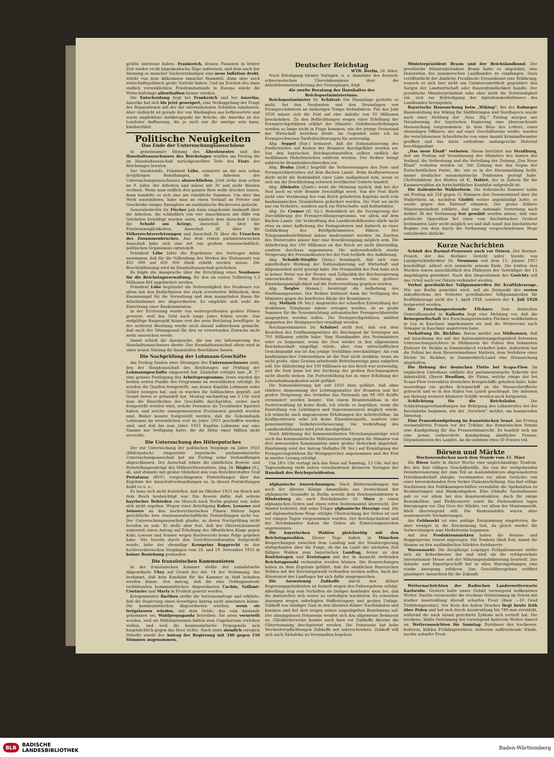größte Interesse haben. Frankreich, dessen Finanzen in letzter Zeit wieder recht hippokratische Züge aufweisen, und dem nach der Meinung so mancher Sachverständigen eine neue Inflation droht, würde von dem Abkommen zunächst finanziell, dann aber auch wirtschaftspolitisch große Vorteile haben. Und im Zeichen des dann endlich verwirklichten Friedenszustands in Europa würde die Wirtschaftslage allenthalben besser werden.
Die Entscheidung liegt bei Frankreich und bei Amerika. Amerika hat sich bis jetzt geweigert, eine Verkoppelung der Frage der Reparationen mit der der internationalen Schulden zuzulassen. Aber vielleicht ist gerade der von Washington aus befürwortete und warm empfohlene Antikriegspakt die Brücke, die Amerika zu der Londoner Auffassung, die ja auch nur die unsrige sein kann, hinüberführt.
Politische Neuigkeiten
Das Ende der Untersuchungsausschüsse
In gemeinsamer Sitzung des Ältestenrates und des Haushaltsausschusses des Reichstages wurden am Freitag die im Haushaltsausschuß zurückgestellten Teile des Etats des Reichstages beraten.
Der Vorsitzende, Präsident Löbe, erinnerte an die nun schon dreijährigen Bemühungen, die Arbeiten des Untersuchungsausschusses abzuschließen. Jetzt stehe man schon im 9. Jahre der Arbeiten und müsse mit 30 und mehr Bänden rechnen. Wenn man endlich den ganzen Rest wolle drucken lassen, dann handelte es sich also um erhebliche Summen. Um aber das Werk auszunützen, habe man an einen Verkauf an Private und Geschenke einiger Exemplare an ausländische Büchereien gedacht.
Generalsekretär Dr. Fischer gab dann eingehende Auskunft über die Arbeiten, die schließlich von vier Ausschüssen mit Hilfe von Gelehrten bewältigt worden seien, nämlich dem Ausschuß I über die Schuld am Kriege, Ausschuß II über die Friedensmöglichkeiten, Ausschuß III über die Völkerrechtsverletzungen und Ausschuß IV über die Ursachen des Zusammenbruches. Aus dem reinen parlamentarischen Ausschuß habe sich eine Art von großem wissenschaftlich-politischen Organismus entwickelt.
Präsident Löbe faßte die Ergebnisse des Vortrages dahin zusammen, daß für die Vollendung des Werkes der Etatsansatz von 450 000 auf 650 000 Mark erhöht werden müsse. Die Beschlußfassung wird im Haushaltsausschuß geschehen.
Es folgte die Aussprache über die Errichtung eines Neubaues für die Reichstagsverwaltung, für den als ersten Teilbetrag 1,2 Millionen RM angefordert werden.
Präsident Löbe begründet die Notwendigkeit des Neubaues vor allem mit den Bedürfnissen der stark erweiterten Bibliothek, dem Raummangel für die Verwaltung und dem mangelnden Raum für Arbeitszimmer der Abgeordneten. Es empfehle sich wohl die Einsetzung einer Baukommission.
In der Erörterung wurde von weitergreifenden großen Plänen gewarnt, weil das Geld noch lange Jahre fehlen werde. Das endgültige Bauprojekt könne erst der neue Reichstag bewilligen. In der weiteren Beratung wurde noch darauf aufmerksam gemacht, daß auch der Sitzungssaal für den zu erwartenden Zuwachs nicht mehr ausreichen werde.
Damit schloß die Aussprache, die nur zur Informierung des Haushaltsausschusses diente. Der Haushaltsausschuß allein wird in einer neuen Sitzung die finanziellen Beschlüsse fassen.
Die Nachprüfung der Lohmann-Geschäfte
Am Freitag fanden zwei Sitzungen des Unterausschusses statt, den der Hauptausschuß des Reichstages zur Prüfung der Lohmanngeschäfte eingesetzt hat. Zunächst erfolgte laut „B. T.“ eine genaue Festlegung des Arbeitsprogramms. Dann wurden die beiden ersten Punkte des Programms im wesentlichen erledigt. Es wurden die Quellen festgestellt, aus denen Kapitän Lohmann seine Gelder bezogen hat, und es wurden die Vollmachten geprüft, auf Grund deren er gehandelt hat. Montag nachmittag um 5 Uhr wird man die Einzelheiten der Geschäfte durchprüfen, wobei auch festgestellt werden wird, welche Personen als Treuhänder figuriert haben, und welche unangemessenen Provisionen gezahlt worden sind. Bisher konnte festgestellt werden, daß die Geheimfonds Lohmanns im wesentlichen erst im Jahre 1923 geschaffen worden sind, und daß bis zum Jahre 1923 Kapitän Lohmann nur eine Summe zur Verfügung hatte, die die Höhe einer Million nicht erreichte.
Die Untersuchung des Hitlerputsches
Der zur Untersuchung der politischen Vorgänge im Jahre 1923 (Hitlerputsch) eingesetzte bayerische parlamentarische Untersuchungsausschuß hat am Freitag seine Verhandlungen abgeschlossen. Der Ausschuß lehnte die sämtlichen Beweis- und Feststellungsanträge des Mitberichterstatters, Abg. Dr. Högler (S.), ab, und stimmte mit großer Mehrheit den vom Berichterstatter Graf Pestalozza (BVP.) vorgeschlagenen Feststellungen über das Ergebnis der Ausschußverhandlungen zu. In diesen Feststellungen heißt es u. a.:
Es lasse sich nicht feststellen, daß im Oktober 1923 ein Bruch mit dem Reich beabsichtigt war. Ein Beweis dafür, daß seitens bayrischer Behörden ein Marsch nach Berlin geplant war, habe sich nicht ergeben. Wegen einer Beteiligung Kahrs, Lossows und Seissers an den hochverräterischen Plänen Hitlers lagen gerichtliche bzw. staatsanwaltschaftliche Feststellungen nicht vor. Der Untersuchungsausschuß glaube, zu deren Nachprüfung nicht berufen zu sein. Er stelle aber fest, daß der Oberreichsanwalt seinerzeit einen Antrag auf Erhebung der öffentlichen Klage gegen Kahr, Lossow und Seisser wegen Hochverrats keine Folge gegeben habe. Wie bereits durch den Gerichtsvorsitzenden festgestellt wurde, habe der ehemalige Kronprinz Rupprecht zu den hochverräterischen Vorgängen vom 18. und 19. November 1923 in keiner Beziehung gestanden.
Die französischen Kommunisten
In der französischen Kammer stellte der sozialistische Abgeordnete Uhry auf Grund des Art. 14 der Verfassung, der bestimmt, daß kein Kandidat für die Kammer in Haft behalten werden könne, den Antrag, daß die eine Gefängnisstrafe verbüßenden kommunistischen Abgeordneten Cachin, Vaillant-Couturier und Marty in Freiheit gesetzt werden.
Kriegsminister Barthou stellte die Vertrauensfrage und erklärte, daß die Regierung einen derartigen Antrag nicht annehmen könne. Die kommunistischen Abgeordneten würden, wenn sie freigelassen würden, mit dem Gelde, das vom Auslande gekommen sei, Wahlpropaganda betreiben. Sie seien verurteilt worden, weil sie Militärpersonen hätten zum Ungehorsam verleiten wollen, und weil die kommunistische Propaganda sich hauptsächlich gegen das Heer richte. Nach einer ziemlich erregten Debatte wurde der Antrag der Regierung mit 340 gegen 150 Stimmen angenommen.
Deutscher Reichstag
WTB. Berlin, 16. März.
Nach Erledigung kleiner Vorlagen, u. a. Annahme des deutsch-schweizerischen Übereinkommens über die Arbeitslosenversicherung der Grenzgänger, folgt
die zweite Beratung des Haushaltes des Reichspostministeriums.
Reichspostminister Dr. Schätzel: Die Finanzlage gestatte es nicht, bei den Neubauten und den Neuanlagen von Fernsprechämtern im bisherigen Tempo fortzufahren. Für das Jahr 1928 müsse sich die Post auf eine Anleihe von 50 Millionen beschränken. Zu den Befürchtungen wegen einer Erhöhung der Fernsprechgebühren erklärt der Minister: Gebührenerhöhungen werden so lange nicht in Frage kommen, wie der jetzige Preisstand der Wirtschaft bestehen bleibt. Im Gegenteil halte ich im Fernsprechwesen Tariferleichterungen für notwendig.
Abg. Seppel (Soz.) bedauert, daß die Nationalisierung des Postbetriebes auf Kosten der Beamten durchgeführt worden sei. Von den bayrischen Reichspostanstalten sollten endlich die weißblauen Hoheitszeichen entfernt werden. Der Redner bringt zahlreiche Beamtenbeschwerden vor.
Abg. Bruhn (Dntl.) begrüßt die Verbesserungen des Post- und Fernsprechbetriebes auf dem flachen Lande. Beim Kraftpostwesen dürfe nicht die Rentabilität einer Linie maßgebend sein, wenn es sich um die Erschließung schwach bevölkerter Gebiete handelt.
Abg. Allekotte (Zentr.) weist die Meinung zurück, daß bei der Post noch zu viele Beamte beschäftigt seien. Von der Post dürfe nicht eine Verzinsung des vom Reich gelieferten Kapitals nach rein kaufmännischen Grundsätzen gefordert werden. Die Post sei nicht nur ein Verkehrs-, sondern auch ein Wirtschafts- und Kulturfaktor.
Abg. Dr. Cremer (D. Vp.): Bedenklich sei die Verzögerung der Durchführung des Fernsprechbauprogramms, vor allem auf dem flachen Lande. Die Verkraftung des Landbestelldienstes dürfe nicht etwa zu einer Aufhebung der Postagenturen und dadurch zu einer Gefährdung des Briefgeheimnisses führen. Der Telegrammbestelldienst müsse modernisiert werden. Im Zeichen des Motorrades müsse hier eine Beschleunigung möglich sein. Die Ablieferung der 100 Millionen an das Reich sei nicht übermäßig, sondern durchaus angemessen. Die außerordentlich starke Steigerung der Personalkosten bei der Post bedürfe der Aufklärung.
Abg. Schuldt-Steglitz (Dem.) bemängelt, daß sich eine unmittelbare Wirkung der Nationalisierung auf Wirtschaft und Allgemeinheit nicht gezeigt habe. Die Preispolitik der Post habe sich in keiner Weise von der Steuer- und Zollpolitik der Reichsregierung unterschieden. Dem Reichstag müsse wieder eine größere Einwirkungsmöglichkeit auf die Postverwaltung gegeben werden.
Abg. Torgler (Komm.) beantragt die Aufhebung des Postfinanzgesetzes. Der Redner kritisiert dann die Verfügung des Ministers gegen die kniefreien Röcke der Beamtinnen.
Abg. Mollath (W. Ver.): Angesichts der schnellen Entwicklung der drahtlosen Telephonie müsse erwogen werden, ob so große Summen für die Neueinrichtung automatischer Fernsprechbetriebe ausgegeben werden sollen. Die Fernsprechgebühren müßten zugunsten der Wenigsprecher ermäßigt werden.
Reichspostminister Dr. Schätzel stellt fest, daß seit dem Bestehen des Postfinanzgesetzes die Reichspost ihr Vermögen um 700 Millionen erhöht habe. Vom Standpunkte des Postministers wäre es bequemer, wenn die Post wieder in den allgemeinen Reichshaushalt eingefügt würde, aber vom wirtschaftlichen Gesichtspunkt aus ist das jetzige Verhältnis zweckmäßiger. Als rein kaufmännisches Unternehmen ist die Post nicht denkbar, wenn sie nicht große, ohne Gewinn arbeitende Betriebszweige ganz aufgeben soll. Die Ablieferung der 100 Millionen an das Reich war notwendig, und die Post kann bei der Deckung der großen Reichsausgaben nicht abseits stehen. Die Portoerhöhung hat zu einer Erhöhung der Lebenshaltungskosten nicht geführt.
Die Nationalisierung hat seit 1920 dazu geführt, daß ohne stärkere Anspannung des Leistungsmaßes der Beamten und bei großer Steigerung des Verkehrs das Personals um 98 000 Kräfte vermindert werden konnte. Von einem Beamtenabbau in der Postverwaltung ist keine Rede, ich würde es begrüßen, wenn die Einstellung von Lehrlingen und Supernumeraren möglich würde. Ich wünsche auch angemessene Erhöhungen der Arbeiterlöhne. Im Kraftpostwesen sehe ich keine Einnahmequelle, sondern eine gemeinnützige Verkehrsverbesserung. Die Verkraftung des Landbestelldienstes wird jetzt durchgeführt.
Nach Ablehnung der kommunistischen Streichungsanträge wird auch das kommunistische Mißtrauensvotum gegen die Stimmen von drei anwesenden Kommunisten unter großer Heiterkeit abgelehnt. Einstimmig wird der Antrag Mollaths (W. Ver.) auf Ermäßigung der Fernsprechgebühren für Wenigsprecher angenommen und der Etat in zweiter Lesung erledigt.
Um 18½ Uhr vertagt sich das Haus auf Samstag, 13 Uhr. Auf der Tagesordnung steht neben verschiedenen kleineren Vorlagen der Haushalt des Reichspräsidenten.
Afghanische Auszeichnungen. Nach Blättermeldungen hat nach der Abreise Königs Amanullahs aus Deutschland der afghanische Gesandte in Berlin sowohl dem Reichspräsidenten v. Hindenburg als auch Reichskanzler Dr. Marx je einen afghanischen Orden und einen roten Seidenmantel überreicht. Der Mantel bedeutet, daß seine Träger afghanische Herzöge sind. Die auf diplomatischem Wege erfolgte Überreichung der Orden ist erst vor einigen Tagen vorgenommen worden. Der Reichspräsident und der Reichskanzler haben die Orden als Erinnerungszeichen angenommen.
Die bayerischen Wahlen gleichzeitig mit den Reichstagswahlen. Dieser Tage haben in München Besprechungen zwischen dem Landtag und der Staatsregierung stattgefunden über die Frage, ob die im Laufe der nächsten Zeit fälligen Wahlen zum bayerischen Landtag, ferner zu den Bezirkstagen und Kreistagen mit der in Aussicht stehenden Reichstagswahl verbunden werden können. Die Besprechungen haben zu dem Ergebnis geführt, daß die sämtlichen Bayerischen Wahlen mit der Reichstagswahl verbunden werden sollen. Auch der Ältestenrat des Landtages hat sich dafür ausgesprochen.
Die Ausweisung Zubkoffs durch den Kölner Regierungspräsidenten ist formell wegen des Paßvergehens erfolgt. Allerdings trug sein Verhalten als lästiger Ausländer dazu bei, daß die Amtsstellen sich seiner zu entledigen trachteten. Es schweben Anzeigen wegen unbefugten Waffentragens und groben Unfugs. Zubkoff war häufiger Gast in den übelsten Kölner Nachtlokalen und Kneipen und fiel dort wegen seines ungezügelten Benehmens auf. Der ahnungslosen Prinzessin wendet sich das allgemeine Bedauern zu. Glücklicherweise konnte noch kurz vor Zubkoffs Abreise die Gütertrennung durchgesetzt werden. Die Prinzessin hat hohe Wechselverpflichtungen Zubkoffs mit unterschrieben. Zubkoff will sich nach Südafrika zu Verwandten begeben.
Ministerpräsident Braun und der Reichslandbund. Der preußische Ministerpräsident Braun hatte es abgelehnt, eine Deputation des pommerschen Landbundes zu empfangen. Dazu veröffentlicht der Amtliche Preußische Pressedienst eine Erklärung, wonach es sich hier nicht um Uninteressiertheit gegenüber den Sorgen der Landwirtschaft oder Bauernfeindlichkeit handle. Der preußische Ministerpräsident sehe aber nicht die Notwendigkeit ein, sich zur Befriedigung des Agitationsbedürfnisses des Landbundes herzugeben.
Bayerische Haussuchung beim „Wiking“. Bei der Koburger Bundesleitung des Wiking für Südthüringen und Nordbayern wurde nach einer Meldung der „Voss. Ztg.“ Freitag morgen aus Veranlassung der bayrischen Regierung eine überraschende Haussuchung vorgenommen. In dem Büro des Leiters, eines ehemaligen Offiziers, der auf einer Geschäftsreise weilte, wurden die verschlossenen Schreibtische von einer Anzahl Kriminalbeamter geöffnet und das darin enthaltene umfangreiche Material beschlagnahmt.
„Das neue Elsaß“ verboten. Havas berichtet aus Straßburg, daß am Freitag auf Veranlassung des Ministers des Innern der Verkauf, die Verbreitung und die Verteilung der Zeitung „Das Neue Elsaß“ verboten worden ist. Die Zeitung war das Organ der Fortschrittlichen Partei, die, wie es in der Havasmeldung heißt, immer deutlicher autonomistische Tendenzen gezeigt habe. Chefredakteur des Blattes ist C. Dahlet, der in Zabern für die Kammerwahlen als fortschrittlicher Kandidat aufgestellt ist.
Die italienische Wahlreform. Die italienische Kammer nahm am Freitag mit 216 gegen 15 Stimmen den Gesetzentwurf über die Wahlreform an, nachdem Giolitti vorher angekündigt hatte, er werde gegen den Entwurf stimmen. Der greise frühere Ministerpräsident erklärte, daß eine nationale Vertretung nach Artikel 38 der Verfassung frei gewählt werden müsse, daß eine politische Opposition bei einer vom faschistischen Großrat bestimmten Liste nicht möglich sei und daß somit das faschistische Regime von dem durch die Verfassung vorgeschriebenen Wege entschieden abrücke.
Kurze Nachrichten
Schluß des Barmat-Prozesses noch vor Ostern. Der Barmat-Prozeß, der das Berliner Gericht unter Vorsitz von Landgerichtsdirektor Dr. Neumann seit dem 11. Januar 1927 beschäftigt, nähert sich nunmehr seinem Ende. Die letzten drei Wochen waren ausschließlich den Plädoyers der Verteidiger der 11 Angeklagten gewidmet. Nach den Dispositionen des Gerichts soll das Urteil noch vor Ostern verkündet werden.
Verbot gewöhnlicher Vollgummireifen für Kraftfahrzeuge. Wie aus Berlin gemeldet wird, soll als Zeitpunkt des ersten Inkrafttretens des Verbotes gewöhnlicher Vollgummireifen für Kraftfahrzeuge nicht der 1. April 1928, sondern der 1. Juli 1928 festgesetzt werden.
Der Forschungsreisende Filchner. Vom deutschen Generalkonsulat in Kalkutta liegt eine Meldung vor, daß die Reisegesellschaft des Forschungsreisenden Filchner wohlbehalten in Ley in Kaschmir angekommen sei und die Weiterreise nach Srinagar in Kaschmir angetreten habe.
Verhaftung Dr. Ricklins. Havas meldet aus Mülhausen, daß auf Anordnung des mit der Autonomistenangelegenheit betrauten Untersuchungsrichters in Mülhausen die Polizei den bekannten Elsässer Dr. Ricklin in Dammerkirch verhaftet habe. Außerdem hat die Polizei bei dem Steuereinnehmer Mattern, dem Verlobten einer Nichte Dr. Ricklins, in Dammerkirch-Land eine Haussuchung abgehalten.
Die Hebung der deutschen Flotte bei Scapa-Flow. Im englischen Unterhaus erklärte der parlamentarische Sekretär der Admiralität, Oberst Headlam, die Firma, welche einige der bei Scapa-Flow versenkten deutschen Kriegsschiffe gehoben habe, habe neuerdings ein großes Kriegsschiff an die Wasseroberfläche gebracht und es in den Hafen von Lyneß geschleppt. Die Arbeiten zur Hebung weiterer kleinerer Schiffe werden noch fortgesetzt.
Schlichtung für die Reichsbahn. Die Schlichtungsverhandlungen zur Beilegung des Lohnstreites bei der Reichsbahn beginnen, wie der „Vorwärts“ meldet, am kommenden Dienstag.
Eine Frauenkundgebung im französischen Senat. Am Freitag veranstalteten Frauen vor der Tribüne des französischen Senats eine Kundgebung für das Frauenstimmrecht. Es handelt sich um eine genau vorbereitete Kundgebung sämtlicher Frauen-Organisationen des Landes. An ihr nahmen etwa 50 Frauen teil.
Börsen und Märkte
Wochenrundschau nach dem Stande vom 15. März
Die Börse hatte in dieser Woche eine ungleichmäßige Tendenz. Bei der, fast völligen Geschäftsstille, die von der weitgehenden Desinteressierung der zum Teil an Auslandsbörsen abgewanderten Privatkundschaft ablegte, verstimmten vor allem Gerüchte von einer bevorstehenden New Yorker Diskonterhöhung. Das fast völlige Nachlassen des Publikumsgeschäftes veranlaßte die Spekulation zu Realisierungen und Blankoabgaben. Eine lebhafte Spezialhausse gab es vor allem bei den Kunstseideaktien. Auch für einige Braunkohlen- und Elektrowerte sowie für Farbenaktien lagen Anregungen vor. Das Gros der Märkte, vor allem der Montanmarkt, blieb überwiegend still. Die Rentenmärkte waren ohne nennenswerte Veränderungen.
Am Geldmarkt ist eine mäßige Entspannung eingetreten, die aber weniger in die Erscheinung trat, da gleich wieder die Vorbereitungen zum Medioternin begannen.
Auf den Produktenmärkten haben die Weizen- und Roggenpreise erneut angezogen. Die Tendenz blieb fest, zumal die Hausse an den ausländischen Märkten fortdauerte.
Warenmarkt: Die diesjährige Leipziger Frühjahrsmesse stellte sich als Rekordmesse dar und wird als die erfolgreichste internationale Messe seit der Währungsstabilisierung beurteilt. Das Inlands- und Exportgeschäft hat in allen Warengattungen eine starke Anregung erfahren. Das Geschäftsergebnis eröffnet günstigere Aussichten für die Zukunft.
Wetternachrichten der Badischen Landeswetterwarte Karlsruhe. Gestern hatte unser Gebiet vorwiegend wolkenloses Wetter. Nachts verursachte die trockene Ostströmung im Verein mit starker Ausstrahlung überall scharfen Frost (Baar —10 Grad Tiefsttemperatur). Der Kern des hohen Druckes liegt heute früh über Polen und hat sich durch Ausstrahlung bis 780 mm verstärkt, während die nach Island gerichtete Zyklone sich vertieft hat. Die trockene, kühle Oströmung bei vorwiegend heiterem Wetter dauert an. Wetteraussichten für Sonntag: Fortdauer des trockenen, heiteren, kühlen Frühlingswetters, zeitweise auffrischende Winde, nachts scharfer Frost.
BLB BADISCHE
LANDESBIBLIOTHEK
Baden-Württemberg